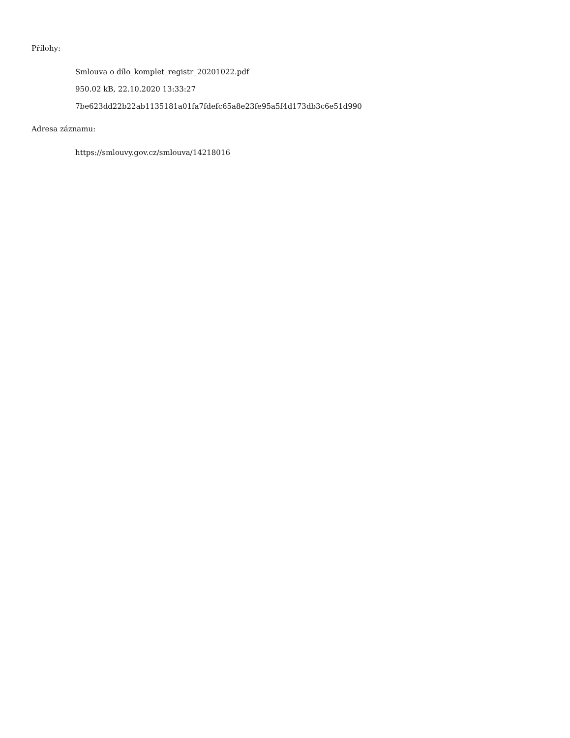Přílohy:
Smlouva o dílo_komplet_registr_20201022.pdf
950.02 kB, 22.10.2020 13:33:27
7be623dd22b22ab1135181a01fa7fdefc65a8e23fe95a5f4d173db3c6e51d990
Adresa záznamu:
https://smlouvy.gov.cz/smlouva/14218016